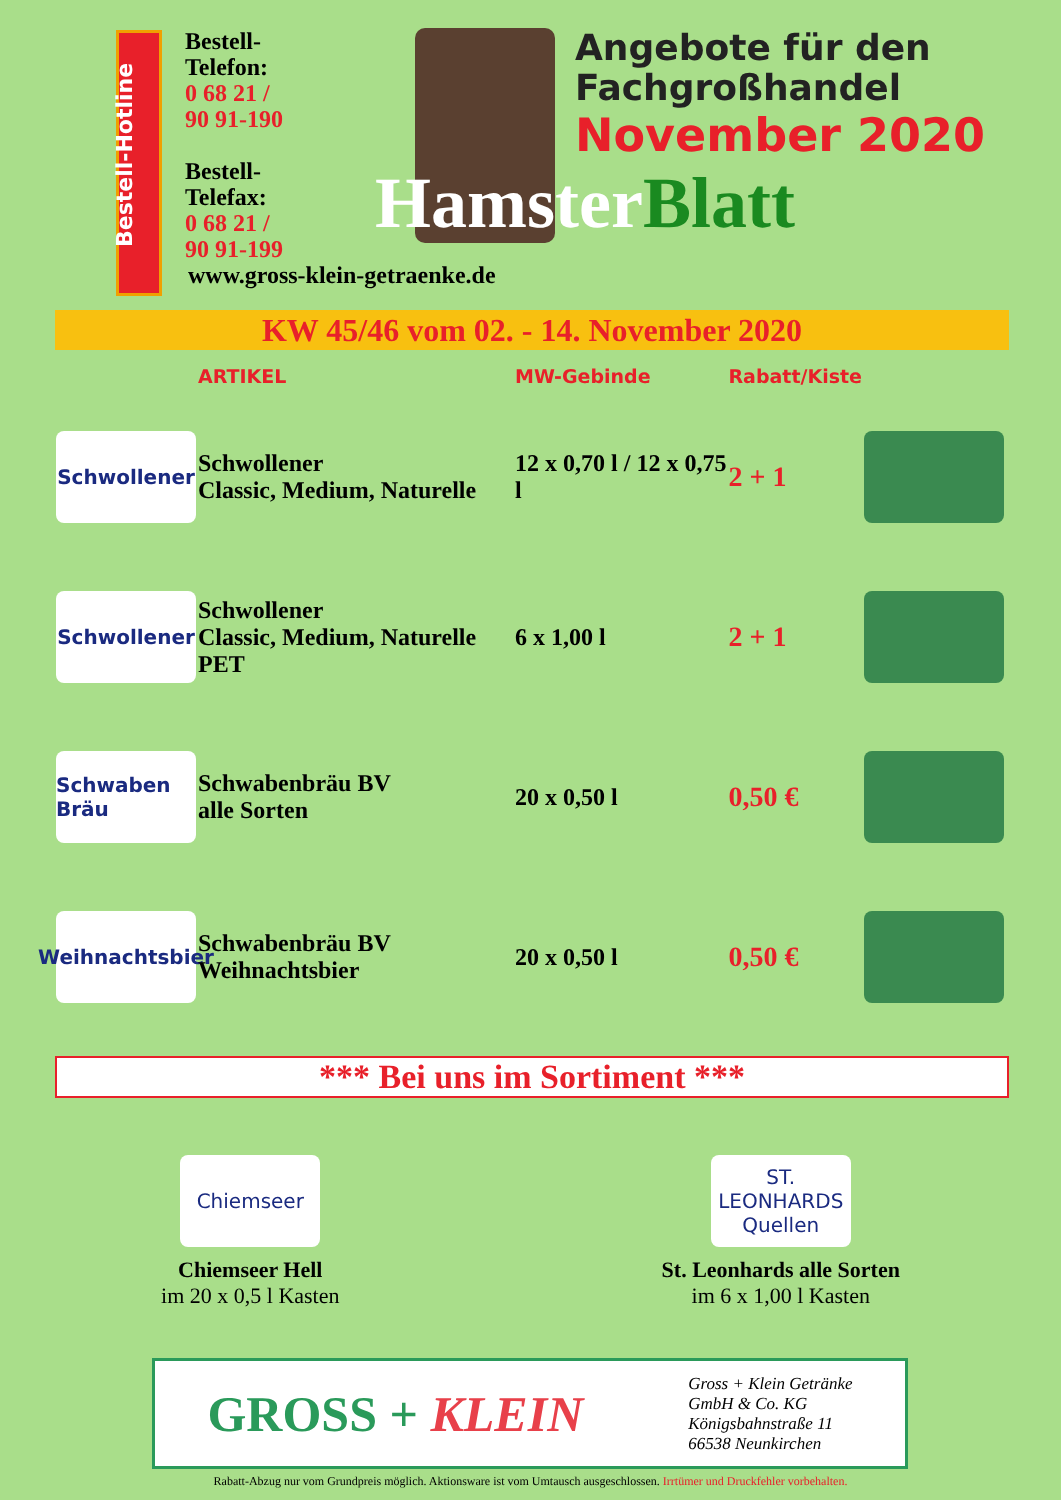Bestell-
Telefon:
0 68 21 /
90 91-190
Bestell-
Telefax:
0 68 21 /
90 91-199
Angebote für den
Fachgroßhandel
November 2020
Hamster Blatt
Bestell-Hotline
www.gross-klein-getraenke.de
KW 45/46 vom 02. - 14. November 2020
| | ARTIKEL | MW-Gebinde | Rabatt/Kiste | |
| --- | --- | --- | --- | --- |
| Schwollener | Schwollener Classic, Medium, Naturelle | 12 x 0,70 l / 12 x 0,75 l | 2 + 1 | |
| Schwollener | Schwollener Classic, Medium, Naturelle PET | 6 x 1,00 l | 2 + 1 | |
| Schwaben Bräu | Schwabenbräu BV alle Sorten | 20 x 0,50 l | 0,50 € | |
| Weihnachtsbier | Schwabenbräu BV Weihnachtsbier | 20 x 0,50 l | 0,50 € | |
*** Bei uns im Sortiment ***
Chiemseer
Chiemseer Hell
im 20 x 0,5 l Kasten
ST. LEONHARDS Quellen
St. Leonhards alle Sorten
im 6 x 1,00 l Kasten
GROSS + KLEIN
Gross + Klein Getränke
GmbH & Co. KG
Königsbahnstraße 11
66538 Neunkirchen
Rabatt-Abzug nur vom Grundpreis möglich. Aktionsware ist vom Umtausch ausgeschlossen. Irrtümer und Druckfehler vorbehalten.